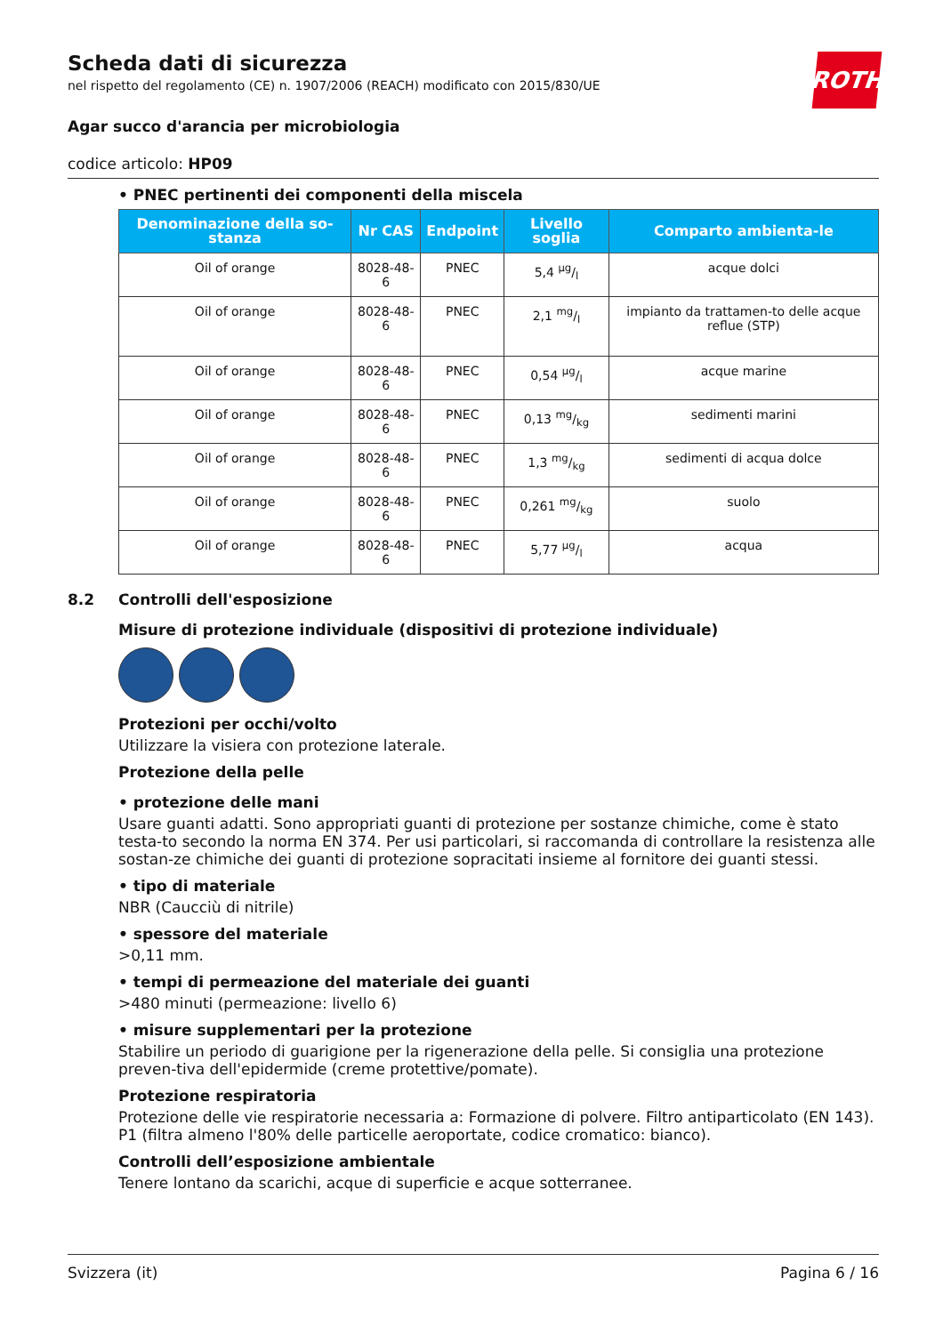Scheda dati di sicurezza
nel rispetto del regolamento (CE) n. 1907/2006 (REACH) modificato con 2015/830/UE
ROTH
Agar succo d'arancia per microbiologia
codice articolo: HP09
• PNEC pertinenti dei componenti della miscela
| Denominazione della so-stanza | Nr CAS | Endpoint | Livello soglia | Comparto ambienta-le |
| --- | --- | --- | --- | --- |
| Oil of orange | 8028-48-6 | PNEC | 5,4 µg/l | acque dolci |
| Oil of orange | 8028-48-6 | PNEC | 2,1 mg/l | impianto da trattamen-to delle acque reflue (STP) |
| Oil of orange | 8028-48-6 | PNEC | 0,54 µg/l | acque marine |
| Oil of orange | 8028-48-6 | PNEC | 0,13 mg/kg | sedimenti marini |
| Oil of orange | 8028-48-6 | PNEC | 1,3 mg/kg | sedimenti di acqua dolce |
| Oil of orange | 8028-48-6 | PNEC | 0,261 mg/kg | suolo |
| Oil of orange | 8028-48-6 | PNEC | 5,77 µg/l | acqua |
8.2 Controlli dell'esposizione
Misure di protezione individuale (dispositivi di protezione individuale)
Protezioni per occhi/volto
Utilizzare la visiera con protezione laterale.
Protezione della pelle
• protezione delle mani
Usare guanti adatti. Sono appropriati guanti di protezione per sostanze chimiche, come è stato testa-to secondo la norma EN 374. Per usi particolari, si raccomanda di controllare la resistenza alle sostan-ze chimiche dei guanti di protezione sopracitati insieme al fornitore dei guanti stessi.
• tipo di materiale
NBR (Caucciù di nitrile)
• spessore del materiale
>0,11 mm.
• tempi di permeazione del materiale dei guanti
>480 minuti (permeazione: livello 6)
• misure supplementari per la protezione
Stabilire un periodo di guarigione per la rigenerazione della pelle. Si consiglia una protezione preven-tiva dell'epidermide (creme protettive/pomate).
Protezione respiratoria
Protezione delle vie respiratorie necessaria a: Formazione di polvere. Filtro antiparticolato (EN 143). P1 (filtra almeno l'80% delle particelle aeroportate, codice cromatico: bianco).
Controlli dell’esposizione ambientale
Tenere lontano da scarichi, acque di superficie e acque sotterranee.
Svizzera (it) Pagina 6 / 16